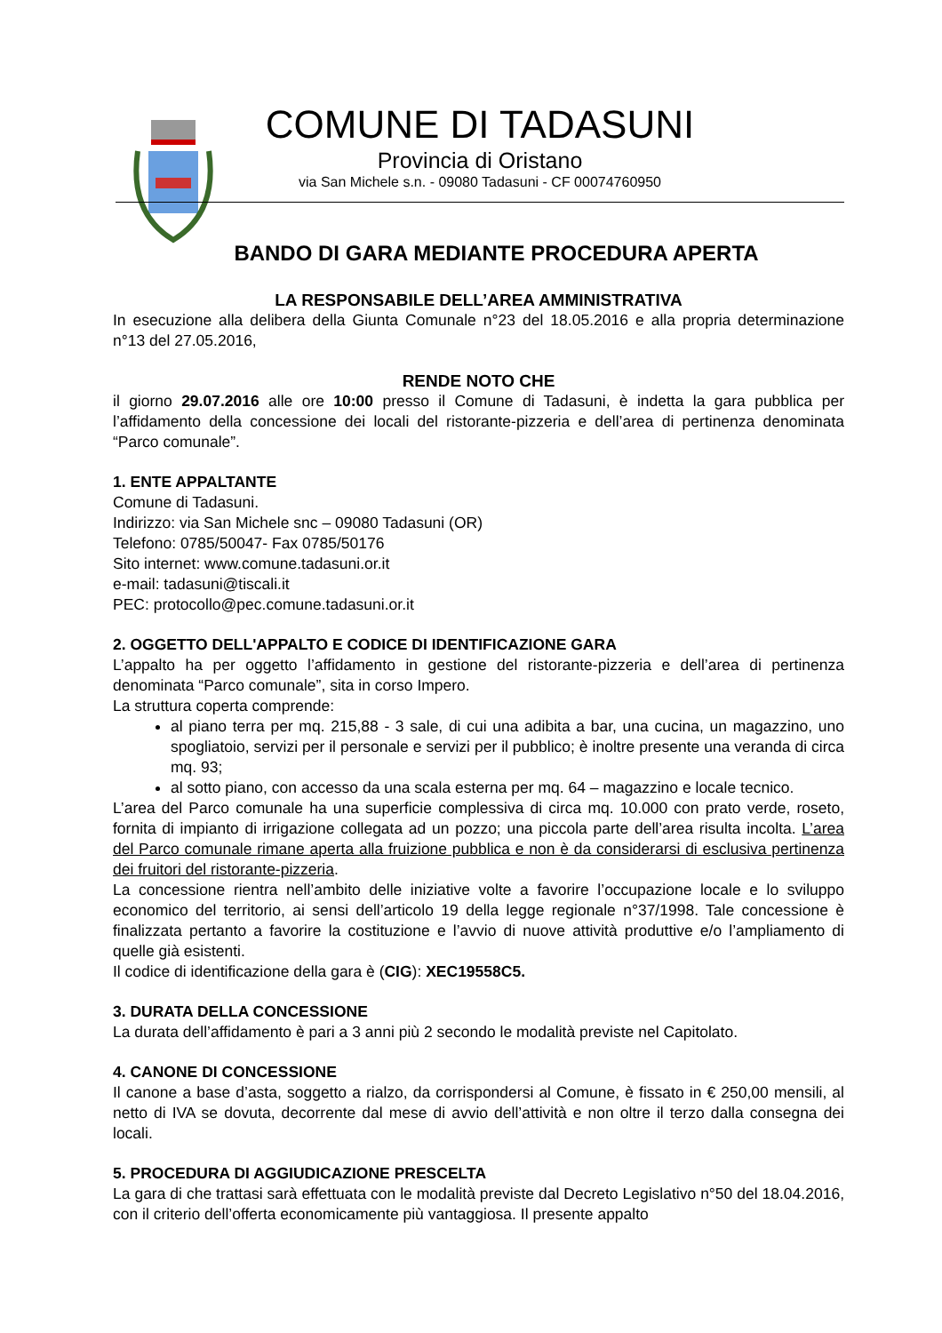COMUNE DI TADASUNI
Provincia di Oristano
via San Michele s.n. - 09080 Tadasuni - CF 00074760950
BANDO DI GARA MEDIANTE PROCEDURA APERTA
LA RESPONSABILE DELL’AREA AMMINISTRATIVA
In esecuzione alla delibera della Giunta Comunale n°23 del 18.05.2016 e alla propria determinazione n°13 del 27.05.2016,
RENDE NOTO CHE
il giorno 29.07.2016 alle ore 10:00 presso il Comune di Tadasuni, è indetta la gara pubblica per l’affidamento della concessione dei locali del ristorante-pizzeria e dell’area di pertinenza denominata “Parco comunale”.
1. ENTE APPALTANTE
Comune di Tadasuni.
Indirizzo: via San Michele snc – 09080 Tadasuni (OR)
Telefono: 0785/50047- Fax 0785/50176
Sito internet: www.comune.tadasuni.or.it
e-mail: tadasuni@tiscali.it
PEC: protocollo@pec.comune.tadasuni.or.it
2. OGGETTO DELL'APPALTO E CODICE DI IDENTIFICAZIONE GARA
L’appalto ha per oggetto l’affidamento in gestione del ristorante-pizzeria e dell’area di pertinenza denominata “Parco comunale”, sita in corso Impero.
La struttura coperta comprende:
al piano terra per mq. 215,88 - 3 sale, di cui una adibita a bar, una cucina, un magazzino, uno spogliatoio, servizi per il personale e servizi per il pubblico; è inoltre presente una veranda di circa mq. 93;
al sotto piano, con accesso da una scala esterna per mq. 64 – magazzino e locale tecnico.
L’area del Parco comunale ha una superficie complessiva di circa mq. 10.000 con prato verde, roseto, fornita di impianto di irrigazione collegata ad un pozzo; una piccola parte dell’area risulta incolta. L’area del Parco comunale rimane aperta alla fruizione pubblica e non è da considerarsi di esclusiva pertinenza dei fruitori del ristorante-pizzeria.
La concessione rientra nell’ambito delle iniziative volte a favorire l’occupazione locale e lo sviluppo economico del territorio, ai sensi dell’articolo 19 della legge regionale n°37/1998. Tale concessione è finalizzata pertanto a favorire la costituzione e l’avvio di nuove attività produttive e/o l’ampliamento di quelle già esistenti.
Il codice di identificazione della gara è (CIG): XEC19558C5.
3. DURATA DELLA CONCESSIONE
La durata dell’affidamento è pari a 3 anni più 2 secondo le modalità previste nel Capitolato.
4. CANONE DI CONCESSIONE
Il canone a base d’asta, soggetto a rialzo, da corrispondersi al Comune, è fissato in € 250,00 mensili, al netto di IVA se dovuta, decorrente dal mese di avvio dell’attività e non oltre il terzo dalla consegna dei locali.
5. PROCEDURA DI AGGIUDICAZIONE PRESCELTA
La gara di che trattasi sarà effettuata con le modalità previste dal Decreto Legislativo n°50 del 18.04.2016, con il criterio dell’offerta economicamente più vantaggiosa. Il presente appalto